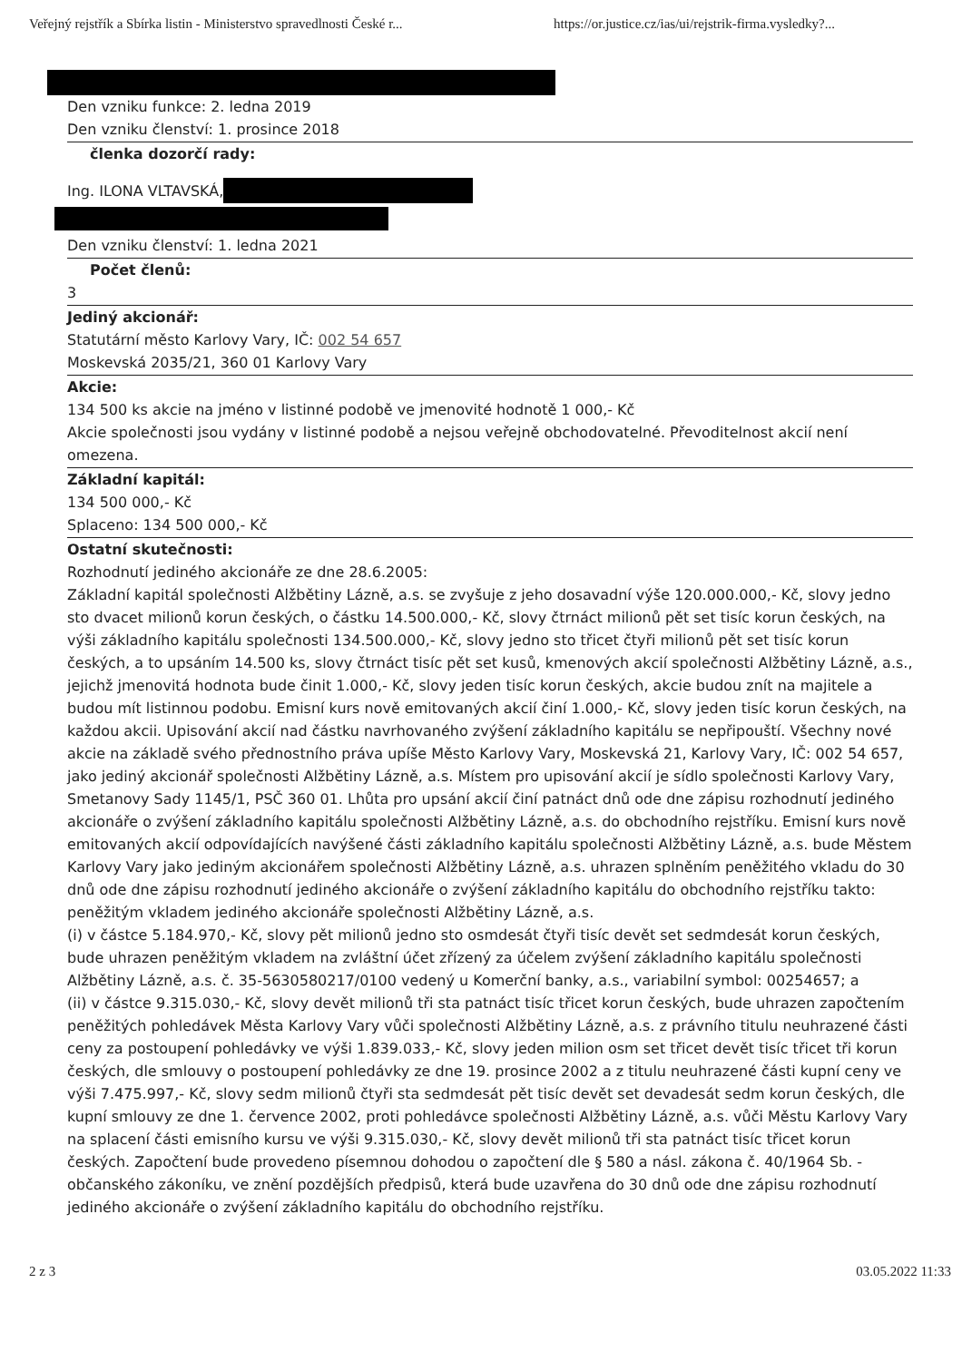Veřejný rejstřík a Sbírka listin - Ministerstvo spravedlnosti České r... https://or.justice.cz/ias/ui/rejstrik-firma.vysledky?...
Den vzniku funkce: 2. ledna 2019
Den vzniku členství: 1. prosince 2018
členka dozorčí rady:
Ing. ILONA VLTAVSKÁ,
Den vzniku členství: 1. ledna 2021
Počet členů:
3
Jediný akcionář:
Statutární město Karlovy Vary, IČ: 002 54 657
Moskevská 2035/21, 360 01 Karlovy Vary
Akcie:
134 500 ks akcie na jméno v listinné podobě ve jmenovité hodnotě 1 000,- Kč
Akcie společnosti jsou vydány v listinné podobě a nejsou veřejně obchodovatelné. Převoditelnost akcií není omezena.
Základní kapitál:
134 500 000,- Kč
Splaceno: 134 500 000,- Kč
Ostatní skutečnosti:
Rozhodnutí jediného akcionáře ze dne 28.6.2005:
Základní kapitál společnosti Alžbětiny Lázně, a.s. se zvyšuje z jeho dosavadní výše 120.000.000,- Kč, slovy jedno sto dvacet milionů korun českých, o částku 14.500.000,- Kč, slovy čtrnáct milionů pět set tisíc korun českých, na výši základního kapitálu společnosti 134.500.000,- Kč, slovy jedno sto třicet čtyři milionů pět set tisíc korun českých, a to upsáním 14.500 ks, slovy čtrnáct tisíc pět set kusů, kmenových akcií společnosti Alžbětiny Lázně, a.s., jejichž jmenovitá hodnota bude činit 1.000,- Kč, slovy jeden tisíc korun českých, akcie budou znít na majitele a budou mít listinnou podobu. Emisní kurs nově emitovaných akcií činí 1.000,- Kč, slovy jeden tisíc korun českých, na každou akcii. Upisování akcií nad částku navrhovaného zvýšení základního kapitálu se nepřipouští. Všechny nové akcie na základě svého přednostního práva upíše Město Karlovy Vary, Moskevská 21, Karlovy Vary, IČ: 002 54 657, jako jediný akcionář společnosti Alžbětiny Lázně, a.s. Místem pro upisování akcií je sídlo společnosti Karlovy Vary, Smetanovy Sady 1145/1, PSČ 360 01. Lhůta pro upsání akcií činí patnáct dnů ode dne zápisu rozhodnutí jediného akcionáře o zvýšení základního kapitálu společnosti Alžbětiny Lázně, a.s. do obchodního rejstříku. Emisní kurs nově emitovaných akcií odpovídajících navýšené části základního kapitálu společnosti Alžbětiny Lázně, a.s. bude Městem Karlovy Vary jako jediným akcionářem společnosti Alžbětiny Lázně, a.s. uhrazen splněním peněžitého vkladu do 30 dnů ode dne zápisu rozhodnutí jediného akcionáře o zvýšení základního kapitálu do obchodního rejstříku takto: peněžitým vkladem jediného akcionáře společnosti Alžbětiny Lázně, a.s.
(i) v částce 5.184.970,- Kč, slovy pět milionů jedno sto osmdesát čtyři tisíc devět set sedmdesát korun českých, bude uhrazen peněžitým vkladem na zvláštní účet zřízený za účelem zvýšení základního kapitálu společnosti Alžbětiny Lázně, a.s. č. 35-5630580217/0100 vedený u Komerční banky, a.s., variabilní symbol: 00254657; a
(ii) v částce 9.315.030,- Kč, slovy devět milionů tři sta patnáct tisíc třicet korun českých, bude uhrazen započtením peněžitých pohledávek Města Karlovy Vary vůči společnosti Alžbětiny Lázně, a.s. z právního titulu neuhrazené části ceny za postoupení pohledávky ve výši 1.839.033,- Kč, slovy jeden milion osm set třicet devět tisíc třicet tři korun českých, dle smlouvy o postoupení pohledávky ze dne 19. prosince 2002 a z titulu neuhrazené části kupní ceny ve výši 7.475.997,- Kč, slovy sedm milionů čtyři sta sedmdesát pět tisíc devět set devadesát sedm korun českých, dle kupní smlouvy ze dne 1. července 2002, proti pohledávce společnosti Alžbětiny Lázně, a.s. vůči Městu Karlovy Vary na splacení části emisního kursu ve výši 9.315.030,- Kč, slovy devět milionů tři sta patnáct tisíc třicet korun českých. Započtení bude provedeno písemnou dohodou o započtení dle § 580 a násl. zákona č. 40/1964 Sb. - občanského zákoníku, ve znění pozdějších předpisů, která bude uzavřena do 30 dnů ode dne zápisu rozhodnutí jediného akcionáře o zvýšení základního kapitálu do obchodního rejstříku.
2 z 3 03.05.2022 11:33